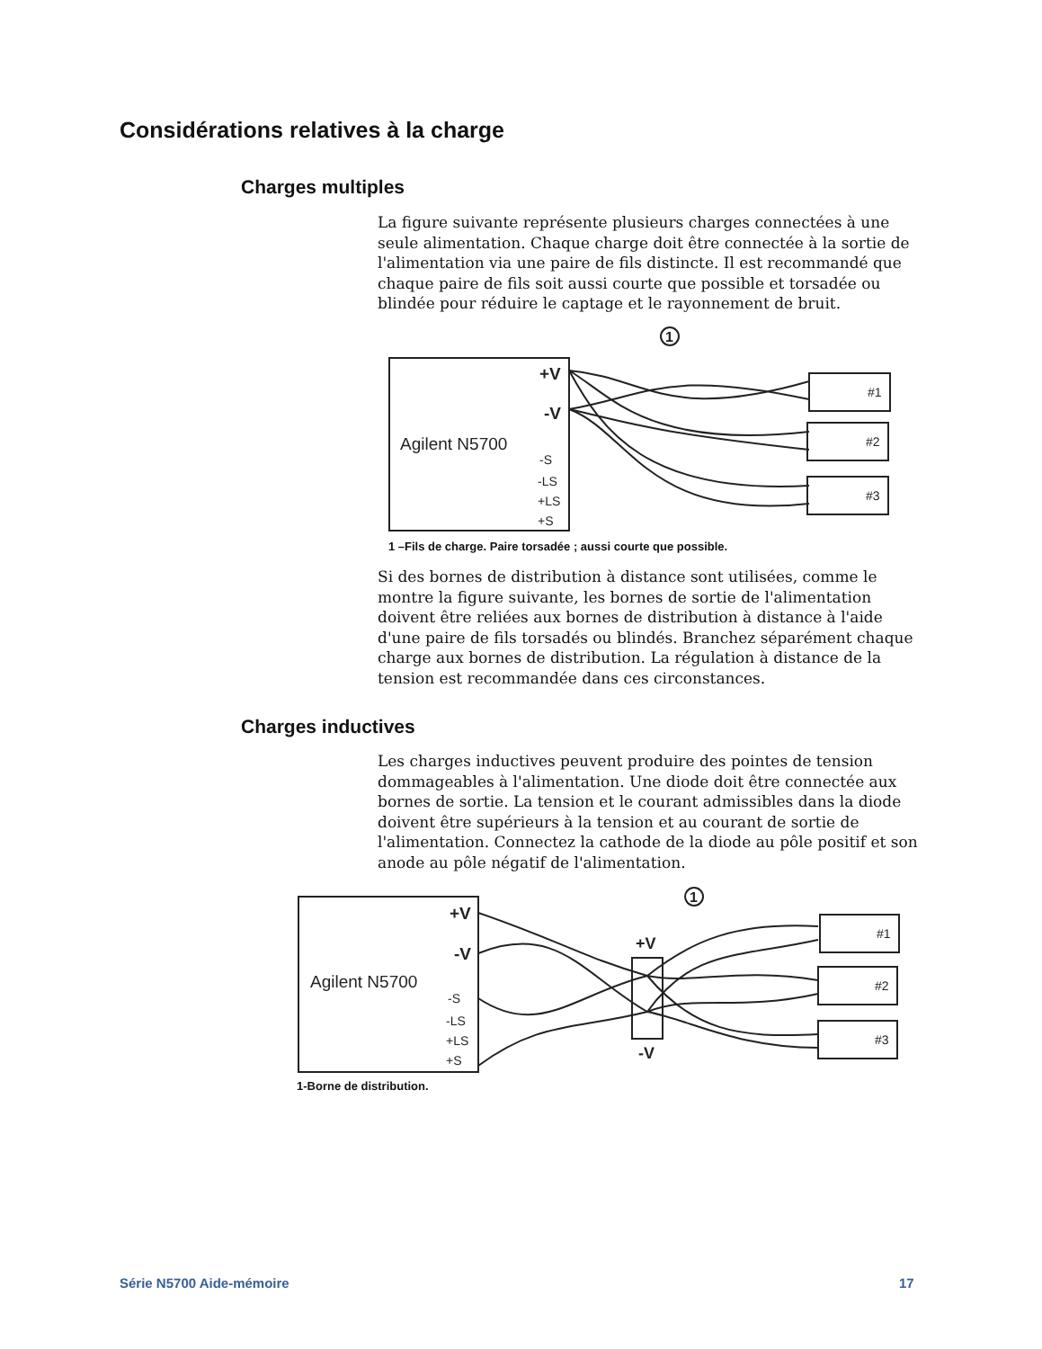Considérations relatives à la charge
Charges multiples
La figure suivante représente plusieurs charges connectées à une seule alimentation. Chaque charge doit être connectée à la sortie de l'alimentation via une paire de fils distincte. Il est recommandé que chaque paire de fils soit aussi courte que possible et torsadée ou blindée pour réduire le captage et le rayonnement de bruit.
Agilent N5700
+V
-V
-S
-LS
+LS
+S
1
#1
#2
#3
1 –Fils de charge. Paire torsadée ; aussi courte que possible.
Si des bornes de distribution à distance sont utilisées, comme le montre la figure suivante, les bornes de sortie de l'alimentation doivent être reliées aux bornes de distribution à distance à l'aide d'une paire de fils torsadés ou blindés. Branchez séparément chaque charge aux bornes de distribution. La régulation à distance de la tension est recommandée dans ces circonstances.
Charges inductives
Les charges inductives peuvent produire des pointes de tension dommageables à l'alimentation. Une diode doit être connectée aux bornes de sortie. La tension et le courant admissibles dans la diode doivent être supérieurs à la tension et au courant de sortie de l'alimentation. Connectez la cathode de la diode au pôle positif et son anode au pôle négatif de l'alimentation.
Agilent N5700
+V
-V
-S
-LS
+LS
+S
+V
-V
1
#1
#2
#3
1-Borne de distribution.
Série N5700 Aide-mémoire 17